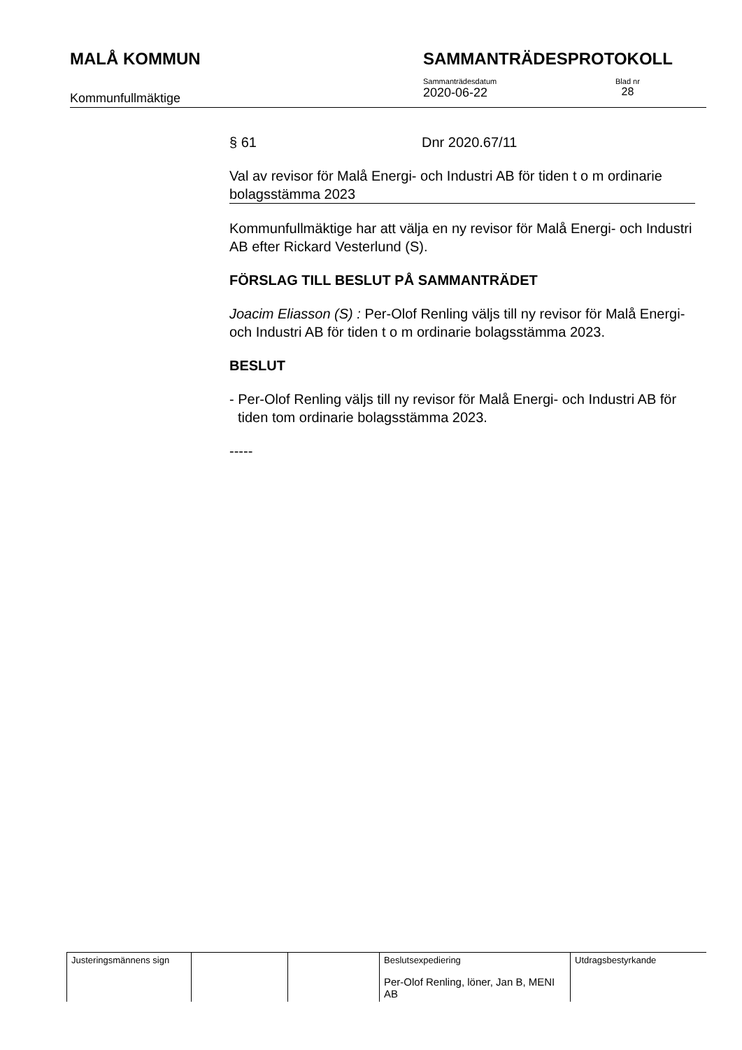MALÅ KOMMUN SAMMANTRÄDESPROTOKOLL
Kommunfullmäktige
Sammanträdesdatum
2020-06-22
Blad nr
28
§ 61 Dnr 2020.67/11
Val av revisor för Malå Energi- och Industri AB för tiden t o m ordinarie bolagsstämma 2023
Kommunfullmäktige har att välja en ny revisor för Malå Energi- och Industri AB efter Rickard Vesterlund (S).
FÖRSLAG TILL BESLUT PÅ SAMMANTRÄDET
Joacim Eliasson (S) : Per-Olof Renling väljs till ny revisor för Malå Energi- och Industri AB för tiden t o m ordinarie bolagsstämma 2023.
BESLUT
- Per-Olof Renling väljs till ny revisor för Malå Energi- och Industri AB för tiden tom ordinarie bolagsstämma 2023.
-----
| Justeringsmännens sign | | | Beslutsexpediering Per-Olof Renling, löner, Jan B, MENI AB | Utdragsbestyrkande |